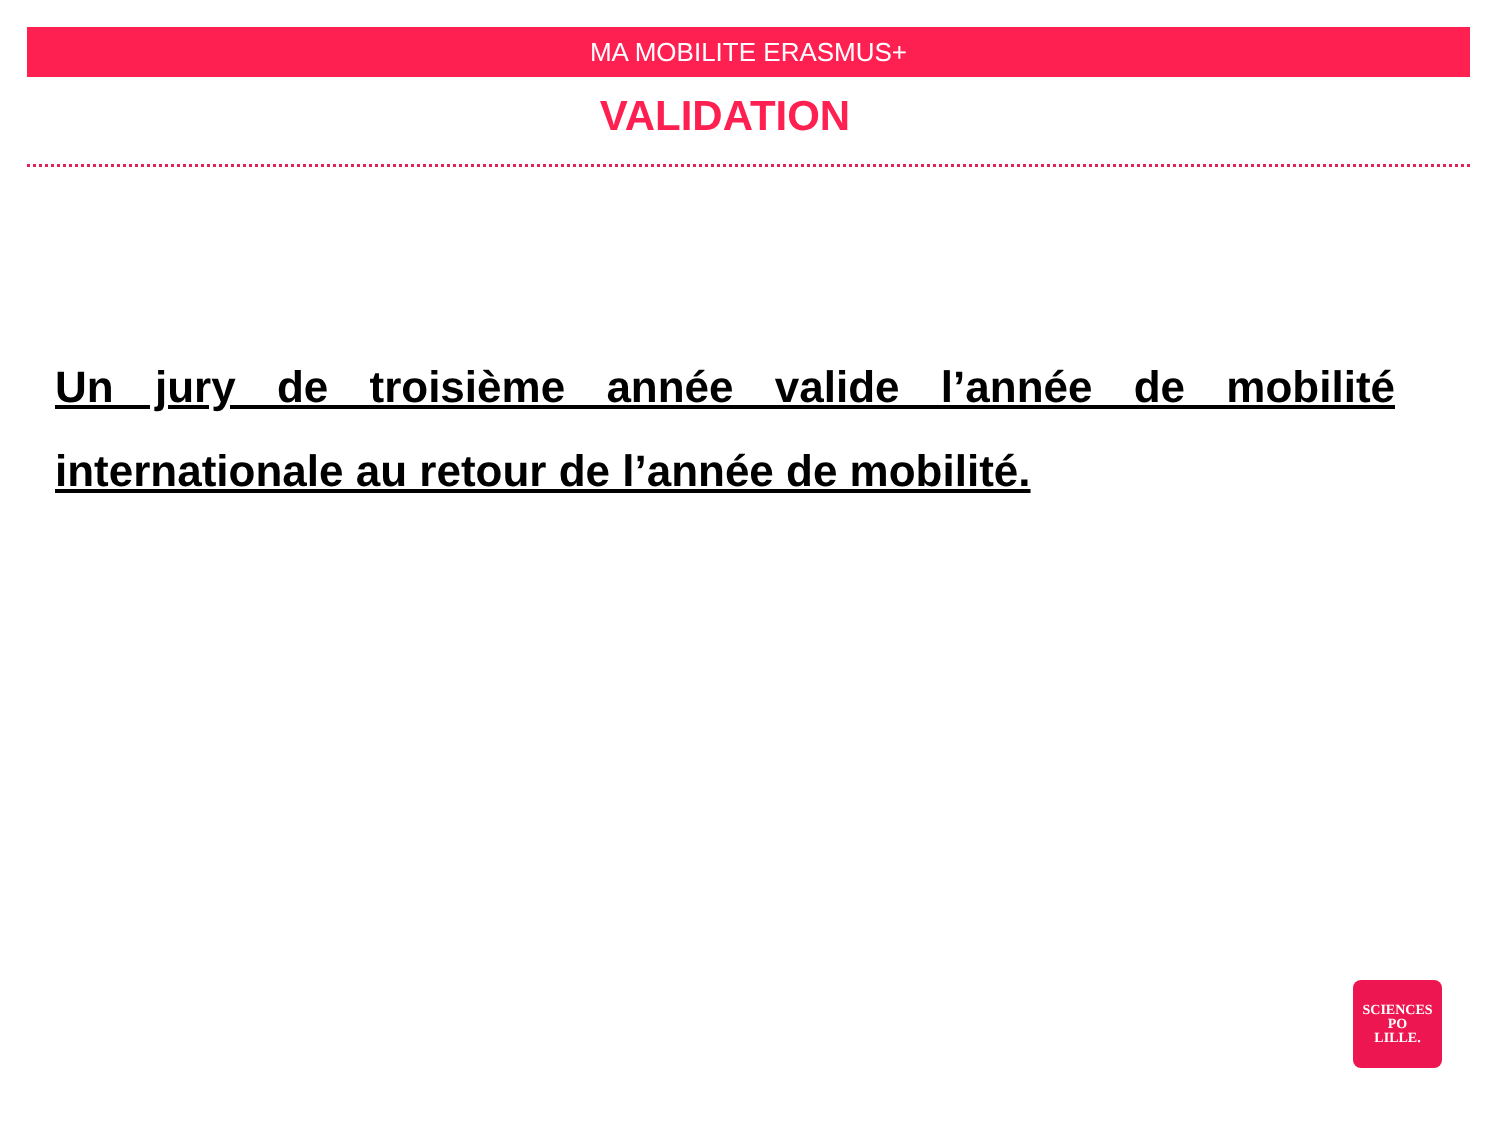MA MOBILITE ERASMUS+
VALIDATION
Un jury de troisième année valide l’année de mobilité internationale au retour de l’année de mobilité.
SCIENCES
PO
LILLE.